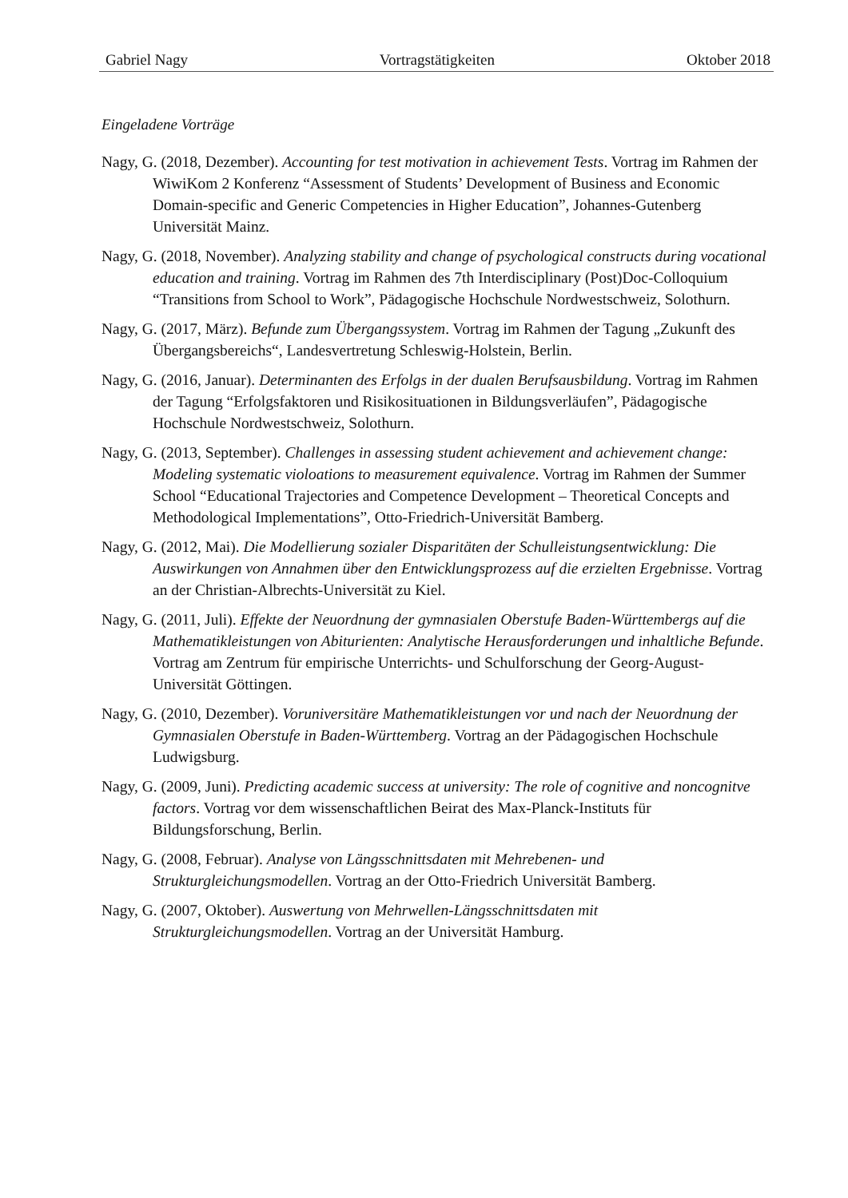Gabriel Nagy Vortragstätigkeiten Oktober 2018
Eingeladene Vorträge
Nagy, G. (2018, Dezember). Accounting for test motivation in achievement Tests. Vortrag im Rahmen der WiwiKom 2 Konferenz “Assessment of Students’ Development of Business and Economic Domain-specific and Generic Competencies in Higher Education”, Johannes-Gutenberg Universität Mainz.
Nagy, G. (2018, November). Analyzing stability and change of psychological constructs during vocational education and training. Vortrag im Rahmen des 7th Interdisciplinary (Post)Doc-Colloquium “Transitions from School to Work”, Pädagogische Hochschule Nordwestschweiz, Solothurn.
Nagy, G. (2017, März). Befunde zum Übergangssystem. Vortrag im Rahmen der Tagung „Zukunft des Übergangsbereichs“, Landesvertretung Schleswig-Holstein, Berlin.
Nagy, G. (2016, Januar). Determinanten des Erfolgs in der dualen Berufsausbildung. Vortrag im Rahmen der Tagung “Erfolgsfaktoren und Risikosituationen in Bildungsverläufen”, Pädagogische Hochschule Nordwestschweiz, Solothurn.
Nagy, G. (2013, September). Challenges in assessing student achievement and achievement change: Modeling systematic violoations to measurement equivalence. Vortrag im Rahmen der Summer School “Educational Trajectories and Competence Development – Theoretical Concepts and Methodological Implementations”, Otto-Friedrich-Universität Bamberg.
Nagy, G. (2012, Mai). Die Modellierung sozialer Disparitäten der Schulleistungsentwicklung: Die Auswirkungen von Annahmen über den Entwicklungsprozess auf die erzielten Ergebnisse. Vortrag an der Christian-Albrechts-Universität zu Kiel.
Nagy, G. (2011, Juli). Effekte der Neuordnung der gymnasialen Oberstufe Baden-Württembergs auf die Mathematikleistungen von Abiturienten: Analytische Herausforderungen und inhaltliche Befunde. Vortrag am Zentrum für empirische Unterrichts- und Schulforschung der Georg-August-Universität Göttingen.
Nagy, G. (2010, Dezember). Voruniversitäre Mathematikleistungen vor und nach der Neuordnung der Gymnasialen Oberstufe in Baden-Württemberg. Vortrag an der Pädagogischen Hochschule Ludwigsburg.
Nagy, G. (2009, Juni). Predicting academic success at university: The role of cognitive and noncognitve factors. Vortrag vor dem wissenschaftlichen Beirat des Max-Planck-Instituts für Bildungsforschung, Berlin.
Nagy, G. (2008, Februar). Analyse von Längsschnittsdaten mit Mehrebenen- und Strukturgleichungsmodellen. Vortrag an der Otto-Friedrich Universität Bamberg.
Nagy, G. (2007, Oktober). Auswertung von Mehrwellen-Längsschnittsdaten mit Strukturgleichungsmodellen. Vortrag an der Universität Hamburg.